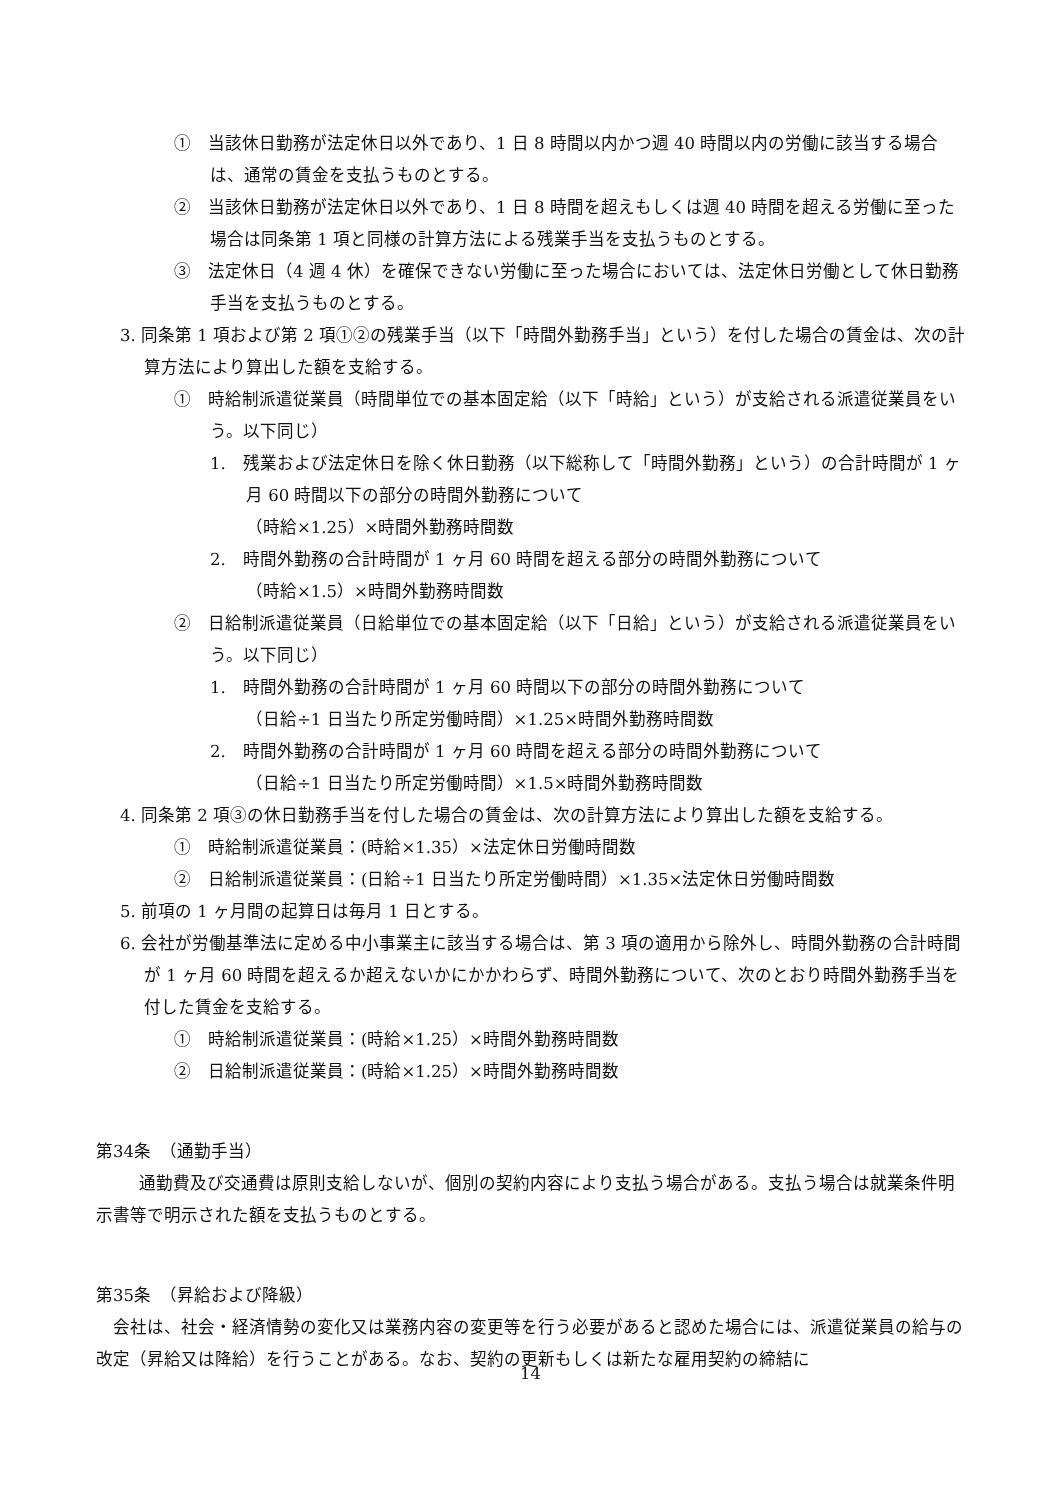①　当該休日勤務が法定休日以外であり、1 日 8 時間以内かつ週 40 時間以内の労働に該当する場合は、通常の賃金を支払うものとする。
②　当該休日勤務が法定休日以外であり、1 日 8 時間を超えもしくは週 40 時間を超える労働に至った場合は同条第 1 項と同様の計算方法による残業手当を支払うものとする。
③　法定休日（4 週 4 休）を確保できない労働に至った場合においては、法定休日労働として休日勤務手当を支払うものとする。
3. 同条第 1 項および第 2 項①②の残業手当（以下「時間外勤務手当」という）を付した場合の賃金は、次の計算方法により算出した額を支給する。
①　時給制派遣従業員（時間単位での基本固定給（以下「時給」という）が支給される派遣従業員をいう。以下同じ）
1.　残業および法定休日を除く休日勤務（以下総称して「時間外勤務」という）の合計時間が 1 ヶ月 60 時間以下の部分の時間外勤務について
（時給×1.25）×時間外勤務時間数
2.　時間外勤務の合計時間が 1 ヶ月 60 時間を超える部分の時間外勤務について
（時給×1.5）×時間外勤務時間数
②　日給制派遣従業員（日給単位での基本固定給（以下「日給」という）が支給される派遣従業員をいう。以下同じ）
1.　時間外勤務の合計時間が 1 ヶ月 60 時間以下の部分の時間外勤務について
（日給÷1 日当たり所定労働時間）×1.25×時間外勤務時間数
2.　時間外勤務の合計時間が 1 ヶ月 60 時間を超える部分の時間外勤務について
（日給÷1 日当たり所定労働時間）×1.5×時間外勤務時間数
4. 同条第 2 項③の休日勤務手当を付した場合の賃金は、次の計算方法により算出した額を支給する。
①　時給制派遣従業員：(時給×1.35）×法定休日労働時間数
②　日給制派遣従業員：(日給÷1 日当たり所定労働時間）×1.35×法定休日労働時間数
5. 前項の 1 ヶ月間の起算日は毎月 1 日とする。
6. 会社が労働基準法に定める中小事業主に該当する場合は、第 3 項の適用から除外し、時間外勤務の合計時間が 1 ヶ月 60 時間を超えるか超えないかにかかわらず、時間外勤務について、次のとおり時間外勤務手当を付した賃金を支給する。
①　時給制派遣従業員：(時給×1.25）×時間外勤務時間数
②　日給制派遣従業員：(時給×1.25）×時間外勤務時間数
第34条　（通勤手当）
通勤費及び交通費は原則支給しないが、個別の契約内容により支払う場合がある。支払う場合は就業条件明示書等で明示された額を支払うものとする。
第35条　（昇給および降級）
会社は、社会・経済情勢の変化又は業務内容の変更等を行う必要があると認めた場合には、派遣従業員の給与の改定（昇給又は降給）を行うことがある。なお、契約の更新もしくは新たな雇用契約の締結に
14